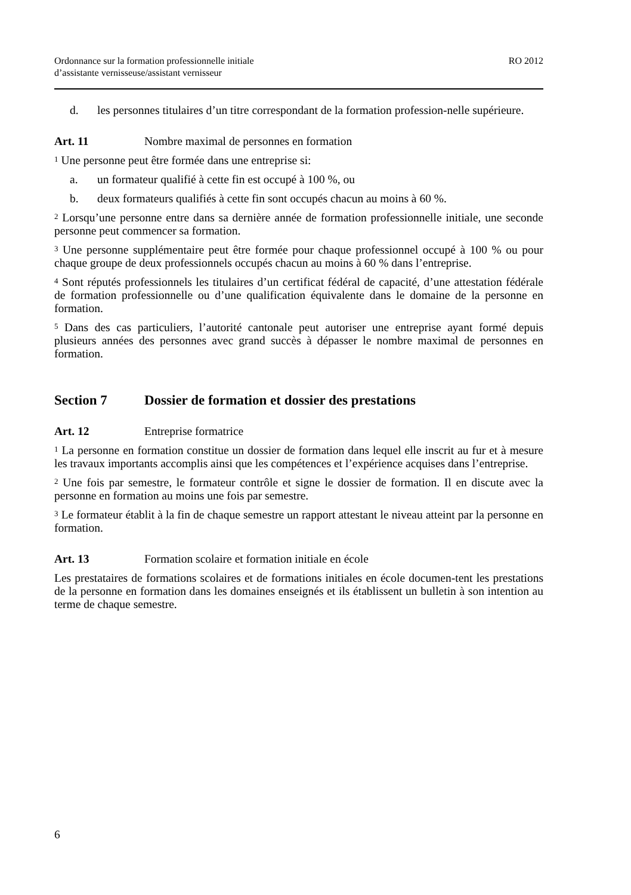Ordonnance sur la formation professionnelle initiale
d’assistante vernisseuse/assistant vernisseur
RO 2012
d. les personnes titulaires d’un titre correspondant de la formation profession-nelle supérieure.
Art. 11 Nombre maximal de personnes en formation
<sup>1</sup> Une personne peut être formée dans une entreprise si:
a. un formateur qualifié à cette fin est occupé à 100 %, ou
b. deux formateurs qualifiés à cette fin sont occupés chacun au moins à 60 %.
<sup>2</sup> Lorsqu’une personne entre dans sa dernière année de formation professionnelle initiale, une seconde personne peut commencer sa formation.
<sup>3</sup> Une personne supplémentaire peut être formée pour chaque professionnel occupé à 100 % ou pour chaque groupe de deux professionnels occupés chacun au moins à 60 % dans l’entreprise.
<sup>4</sup> Sont réputés professionnels les titulaires d’un certificat fédéral de capacité, d’une attestation fédérale de formation professionnelle ou d’une qualification équivalente dans le domaine de la personne en formation.
<sup>5</sup> Dans des cas particuliers, l’autorité cantonale peut autoriser une entreprise ayant formé depuis plusieurs années des personnes avec grand succès à dépasser le nombre maximal de personnes en formation.
Section 7 Dossier de formation et dossier des prestations
Art. 12 Entreprise formatrice
<sup>1</sup> La personne en formation constitue un dossier de formation dans lequel elle inscrit au fur et à mesure les travaux importants accomplis ainsi que les compétences et l’expérience acquises dans l’entreprise.
<sup>2</sup> Une fois par semestre, le formateur contrôle et signe le dossier de formation. Il en discute avec la personne en formation au moins une fois par semestre.
<sup>3</sup> Le formateur établit à la fin de chaque semestre un rapport attestant le niveau atteint par la personne en formation.
Art. 13 Formation scolaire et formation initiale en école
Les prestataires de formations scolaires et de formations initiales en école documen-tent les prestations de la personne en formation dans les domaines enseignés et ils établissent un bulletin à son intention au terme de chaque semestre.
6